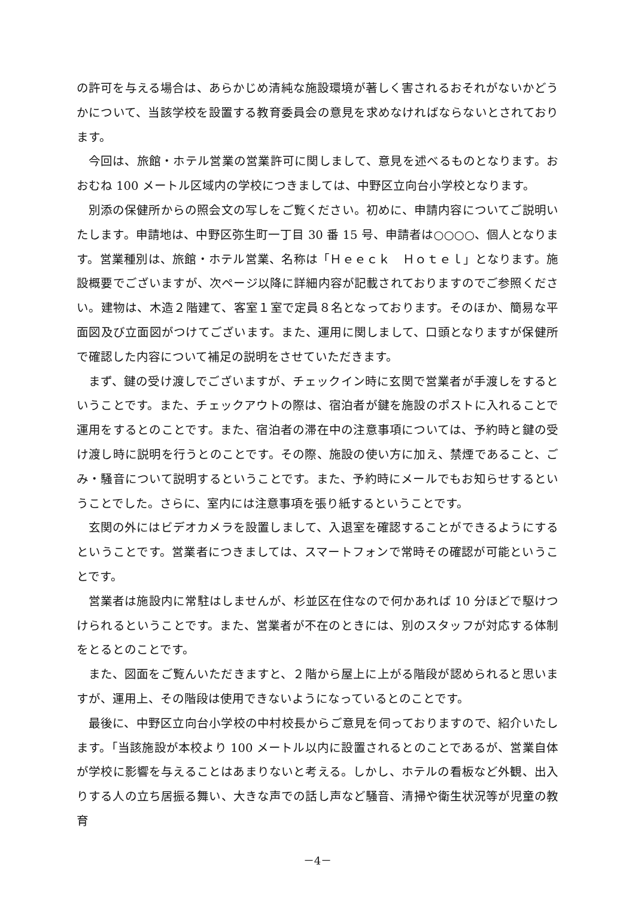の許可を与える場合は、あらかじめ清純な施設環境が著しく害されるおそれがないかどうかについて、当該学校を設置する教育委員会の意見を求めなければならないとされております。
今回は、旅館・ホテル営業の営業許可に関しまして、意見を述べるものとなります。おおむね 100 メートル区域内の学校につきましては、中野区立向台小学校となります。
別添の保健所からの照会文の写しをご覧ください。初めに、申請内容についてご説明いたします。申請地は、中野区弥生町一丁目 30 番 15 号、申請者は○○○○、個人となります。営業種別は、旅館・ホテル営業、名称は「Ｈｅｅｃｋ　Ｈｏｔｅｌ」となります。施設概要でございますが、次ページ以降に詳細内容が記載されておりますのでご参照ください。建物は、木造２階建て、客室１室で定員８名となっております。そのほか、簡易な平面図及び立面図がつけてございます。また、運用に関しまして、口頭となりますが保健所で確認した内容について補足の説明をさせていただきます。
まず、鍵の受け渡しでございますが、チェックイン時に玄関で営業者が手渡しをするということです。また、チェックアウトの際は、宿泊者が鍵を施設のポストに入れることで運用をするとのことです。また、宿泊者の滞在中の注意事項については、予約時と鍵の受け渡し時に説明を行うとのことです。その際、施設の使い方に加え、禁煙であること、ごみ・騒音について説明するということです。また、予約時にメールでもお知らせするということでした。さらに、室内には注意事項を張り紙するということです。
玄関の外にはビデオカメラを設置しまして、入退室を確認することができるようにするということです。営業者につきましては、スマートフォンで常時その確認が可能ということです。
営業者は施設内に常駐はしませんが、杉並区在住なので何かあれば 10 分ほどで駆けつけられるということです。また、営業者が不在のときには、別のスタッフが対応する体制をとるとのことです。
また、図面をご覧んいただきますと、２階から屋上に上がる階段が認められると思いますが、運用上、その階段は使用できないようになっているとのことです。
最後に、中野区立向台小学校の中村校長からご意見を伺っておりますので、紹介いたします。「当該施設が本校より 100 メートル以内に設置されるとのことであるが、営業自体が学校に影響を与えることはあまりないと考える。しかし、ホテルの看板など外観、出入りする人の立ち居振る舞い、大きな声での話し声など騒音、清掃や衛生状況等が児童の教育
－4－